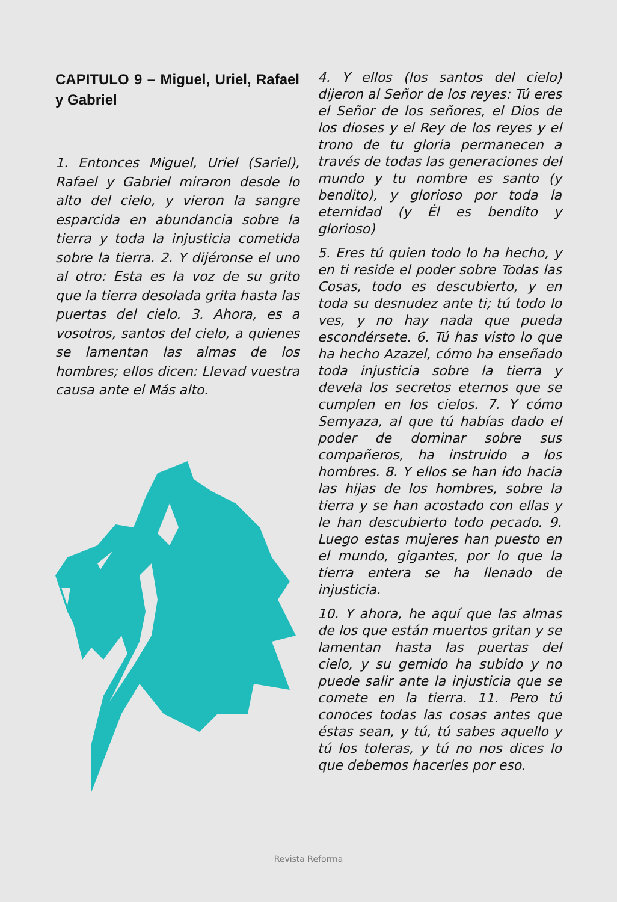CAPITULO 9 – Miguel, Uriel, Rafael y Gabriel
1. Entonces Miguel, Uriel (Sariel), Rafael y Gabriel miraron desde lo alto del cielo, y vieron la sangre esparcida en abundancia sobre la tierra y toda la injusticia cometida sobre la tierra. 2. Y dijéronse el uno al otro: Esta es la voz de su grito que la tierra desolada grita hasta las puertas del cielo. 3. Ahora, es a vosotros, santos del cielo, a quienes se lamentan las almas de los hombres; ellos dicen: Llevad vuestra causa ante el Más alto.
4. Y ellos (los santos del cielo) dijeron al Señor de los reyes: Tú eres el Señor de los señores, el Dios de los dioses y el Rey de los reyes y el trono de tu gloria permanecen a través de todas las generaciones del mundo y tu nombre es santo (y bendito), y glorioso por toda la eternidad (y Él es bendito y glorioso)
5. Eres tú quien todo lo ha hecho, y en ti reside el poder sobre Todas las Cosas, todo es descubierto, y en toda su desnudez ante ti; tú todo lo ves, y no hay nada que pueda escondérsete. 6. Tú has visto lo que ha hecho Azazel, cómo ha enseñado toda injusticia sobre la tierra y devela los secretos eternos que se cumplen en los cielos. 7. Y cómo Semyaza, al que tú habías dado el poder de dominar sobre sus compañeros, ha instruido a los hombres. 8. Y ellos se han ido hacia las hijas de los hombres, sobre la tierra y se han acostado con ellas y le han descubierto todo pecado. 9. Luego estas mujeres han puesto en el mundo, gigantes, por lo que la tierra entera se ha llenado de injusticia.
10. Y ahora, he aquí que las almas de los que están muertos gritan y se lamentan hasta las puertas del cielo, y su gemido ha subido y no puede salir ante la injusticia que se comete en la tierra. 11. Pero tú conoces todas las cosas antes que éstas sean, y tú, tú sabes aquello y tú los toleras, y tú no nos dices lo que debemos hacerles por eso.
Revista Reforma